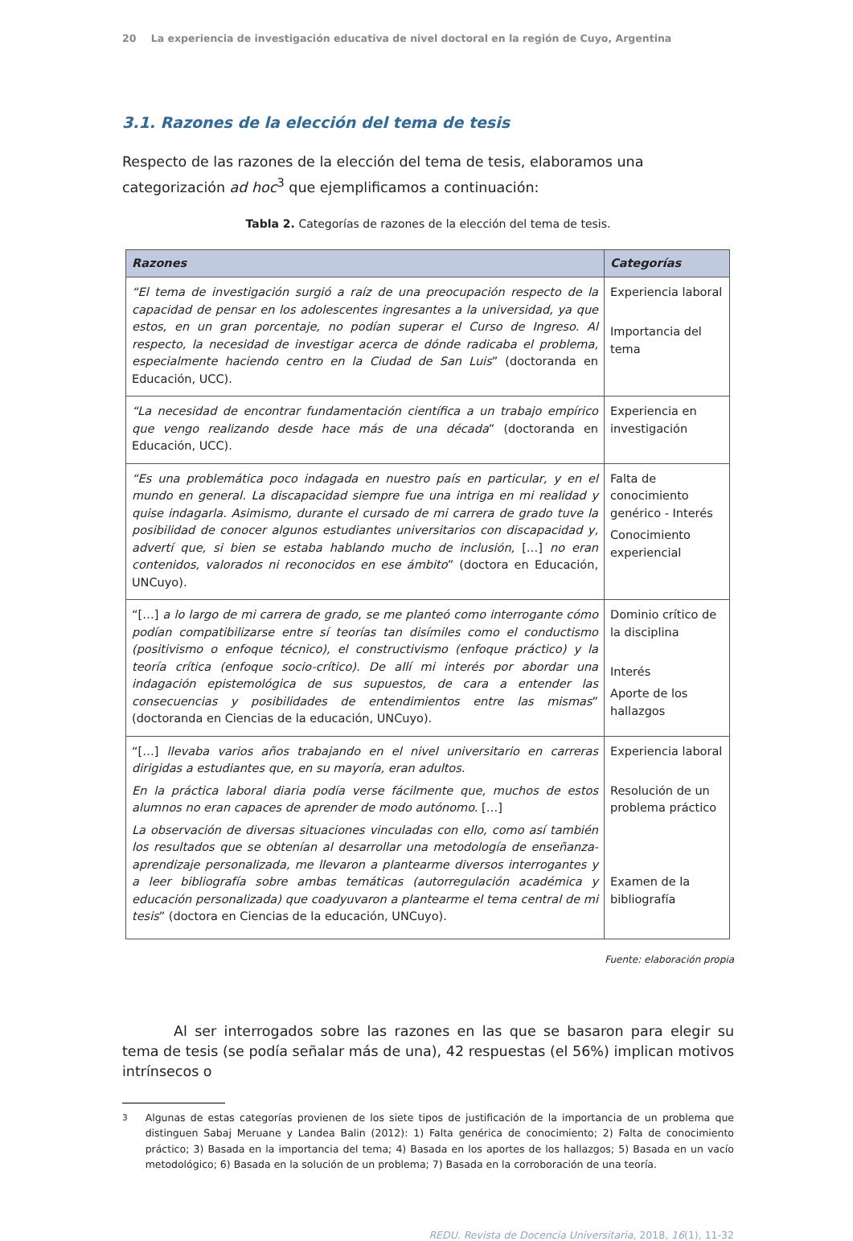20 La experiencia de investigación educativa de nivel doctoral en la región de Cuyo, Argentina
3.1. Razones de la elección del tema de tesis
Respecto de las razones de la elección del tema de tesis, elaboramos una categorización ad hoc<sup>3</sup> que ejemplificamos a continuación:
Tabla 2. Categorías de razones de la elección del tema de tesis.
| Razones | Categorías |
| --- | --- |
| “El tema de investigación surgió a raíz de una preocupación respecto de la capacidad de pensar en los adolescentes ingresantes a la universidad, ya que estos, en un gran porcentaje, no podían superar el Curso de Ingreso. Al respecto, la necesidad de investigar acerca de dónde radicaba el problema, especialmente haciendo centro en la Ciudad de San Luis ” (doctoranda en Educación, UCC). | Experiencia laboral Importancia del tema |
| “La necesidad de encontrar fundamentación científica a un trabajo empírico que vengo realizando desde hace más de una década ” (doctoranda en Educación, UCC). | Experiencia en investigación |
| “Es una problemática poco indagada en nuestro país en particular, y en el mundo en general. La discapacidad siempre fue una intriga en mi realidad y quise indagarla. Asimismo, durante el cursado de mi carrera de grado tuve la posibilidad de conocer algunos estudiantes universitarios con discapacidad y, advertí que, si bien se estaba hablando mucho de inclusión, […] no eran contenidos, valorados ni reconocidos en ese ámbito ” (doctora en Educación, UNCuyo). | Falta de conocimiento genérico - Interés Conocimiento experiencial |
| “[…] a lo largo de mi carrera de grado, se me planteó como interrogante cómo podían compatibilizarse entre sí teorías tan disímiles como el conductismo (positivismo o enfoque técnico), el constructivismo (enfoque práctico) y la teoría crítica (enfoque socio-crítico). De allí mi interés por abordar una indagación epistemológica de sus supuestos, de cara a entender las consecuencias y posibilidades de entendimientos entre las mismas ” (doctoranda en Ciencias de la educación, UNCuyo). | Dominio crítico de la disciplina Interés Aporte de los hallazgos |
| “[…] llevaba varios años trabajando en el nivel universitario en carreras dirigidas a estudiantes que, en su mayoría, eran adultos. En la práctica laboral diaria podía verse fácilmente que, muchos de estos alumnos no eran capaces de aprender de modo autónomo. […] La observación de diversas situaciones vinculadas con ello, como así también los resultados que se obtenían al desarrollar una metodología de enseñanza-aprendizaje personalizada, me llevaron a plantearme diversos interrogantes y a leer bibliografía sobre ambas temáticas (autorregulación académica y educación personalizada) que coadyuvaron a plantearme el tema central de mi tesis ” (doctora en Ciencias de la educación, UNCuyo). | Experiencia laboral Resolución de un problema práctico Examen de la bibliografía |
Fuente: elaboración propia
Al ser interrogados sobre las razones en las que se basaron para elegir su tema de tesis (se podía señalar más de una), 42 respuestas (el 56%) implican motivos intrínsecos o
<sup>3</sup> Algunas de estas categorías provienen de los siete tipos de justificación de la importancia de un problema que distinguen Sabaj Meruane y Landea Balin (2012): 1) Falta genérica de conocimiento; 2) Falta de conocimiento práctico; 3) Basada en la importancia del tema; 4) Basada en los aportes de los hallazgos; 5) Basada en un vacío metodológico; 6) Basada en la solución de un problema; 7) Basada en la corroboración de una teoría.
REDU. Revista de Docencia Universitaria, 2018, 16(1), 11-32